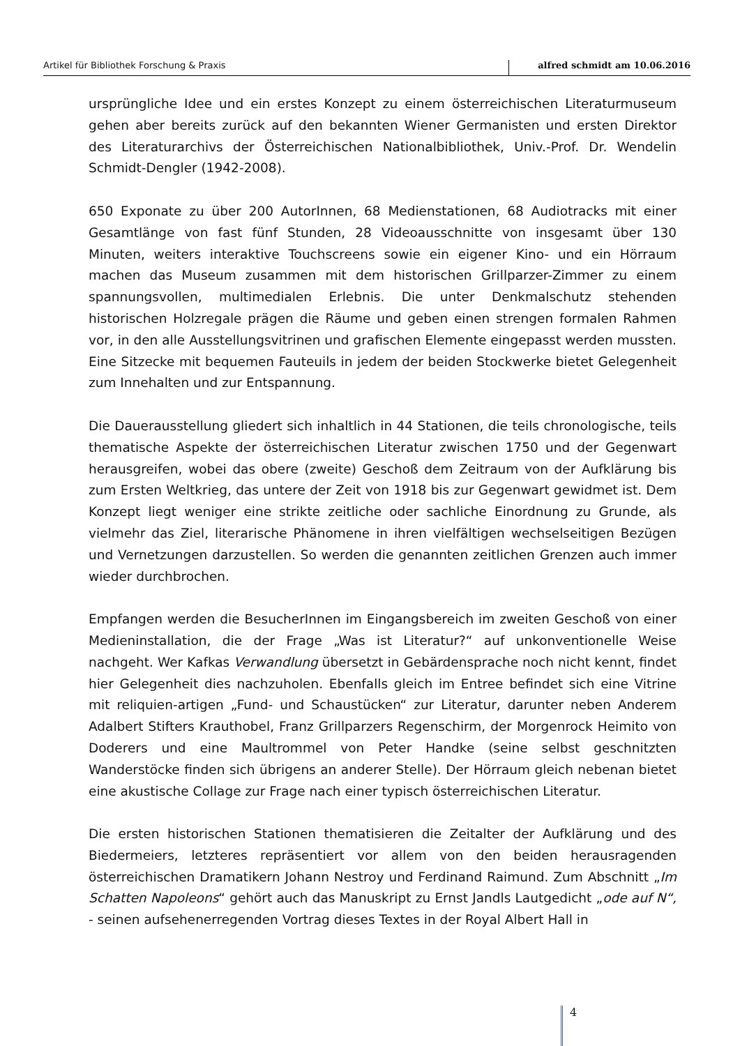Artikel für Bibliothek Forschung & Praxis
alfred schmidt am 10.06.2016
ursprüngliche Idee und ein erstes Konzept zu einem österreichischen Literaturmuseum gehen aber bereits zurück auf den bekannten Wiener Germanisten und ersten Direktor des Literaturarchivs der Österreichischen Nationalbibliothek, Univ.-Prof. Dr. Wendelin Schmidt-Dengler (1942-2008).
650 Exponate zu über 200 AutorInnen, 68 Medienstationen, 68 Audiotracks mit einer Gesamtlänge von fast fünf Stunden, 28 Videoausschnitte von insgesamt über 130 Minuten, weiters interaktive Touchscreens sowie ein eigener Kino- und ein Hörraum machen das Museum zusammen mit dem historischen Grillparzer-Zimmer zu einem spannungsvollen, multimedialen Erlebnis. Die unter Denkmalschutz stehenden historischen Holzregale prägen die Räume und geben einen strengen formalen Rahmen vor, in den alle Ausstellungsvitrinen und grafischen Elemente eingepasst werden mussten. Eine Sitzecke mit bequemen Fauteuils in jedem der beiden Stockwerke bietet Gelegenheit zum Innehalten und zur Entspannung.
Die Dauerausstellung gliedert sich inhaltlich in 44 Stationen, die teils chronologische, teils thematische Aspekte der österreichischen Literatur zwischen 1750 und der Gegenwart herausgreifen, wobei das obere (zweite) Geschoß dem Zeitraum von der Aufklärung bis zum Ersten Weltkrieg, das untere der Zeit von 1918 bis zur Gegenwart gewidmet ist. Dem Konzept liegt weniger eine strikte zeitliche oder sachliche Einordnung zu Grunde, als vielmehr das Ziel, literarische Phänomene in ihren vielfältigen wechselseitigen Bezügen und Vernetzungen darzustellen. So werden die genannten zeitlichen Grenzen auch immer wieder durchbrochen.
Empfangen werden die BesucherInnen im Eingangsbereich im zweiten Geschoß von einer Medieninstallation, die der Frage „Was ist Literatur?“ auf unkonventionelle Weise nachgeht. Wer Kafkas Verwandlung übersetzt in Gebärdensprache noch nicht kennt, findet hier Gelegenheit dies nachzuholen. Ebenfalls gleich im Entree befindet sich eine Vitrine mit reliquien-artigen „Fund- und Schaustücken“ zur Literatur, darunter neben Anderem Adalbert Stifters Krauthobel, Franz Grillparzers Regenschirm, der Morgenrock Heimito von Doderers und eine Maultrommel von Peter Handke (seine selbst geschnitzten Wanderstöcke finden sich übrigens an anderer Stelle). Der Hörraum gleich nebenan bietet eine akustische Collage zur Frage nach einer typisch österreichischen Literatur.
Die ersten historischen Stationen thematisieren die Zeitalter der Aufklärung und des Biedermeiers, letzteres repräsentiert vor allem von den beiden herausragenden österreichischen Dramatikern Johann Nestroy und Ferdinand Raimund. Zum Abschnitt „Im Schatten Napoleons“ gehört auch das Manuskript zu Ernst Jandls Lautgedicht „ode auf N“, - seinen aufsehenerregenden Vortrag dieses Textes in der Royal Albert Hall in
4